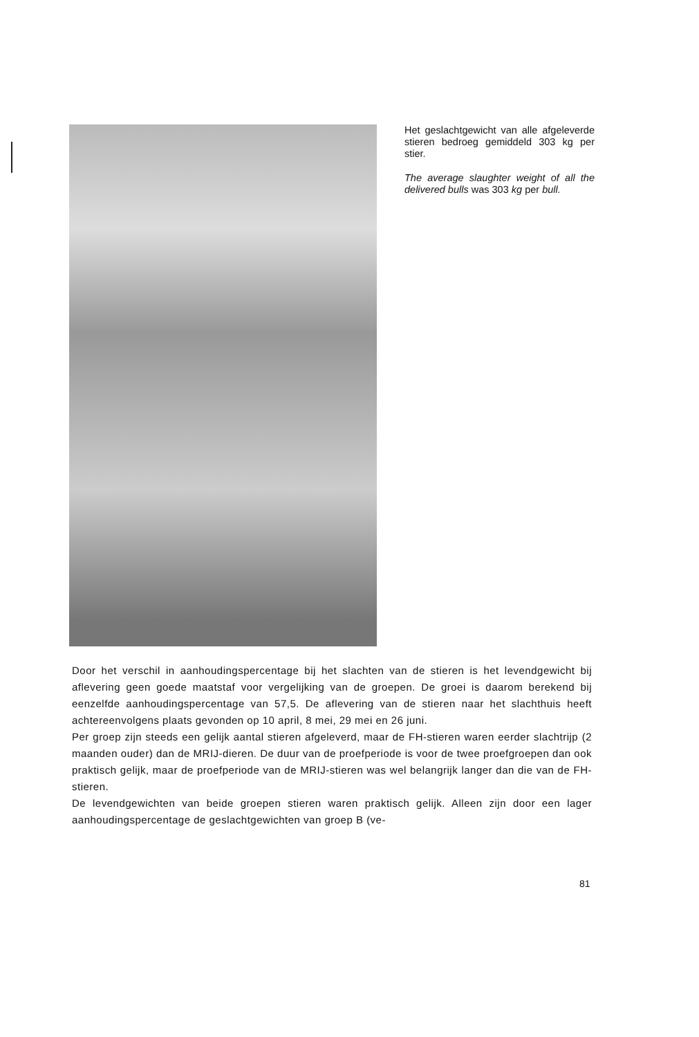Het geslachtgewicht van alle afgeleverde stieren bedroeg gemiddeld 303 kg per stier.
The average slaughter weight of all the delivered bulls was 303 kg per bull.
Door het verschil in aanhoudingspercentage bij het slachten van de stieren is het levendgewicht bij aflevering geen goede maatstaf voor vergelijking van de groepen. De groei is daarom berekend bij eenzelfde aanhoudingspercentage van 57,5. De aflevering van de stieren naar het slachthuis heeft achtereenvolgens plaats gevonden op 10 april, 8 mei, 29 mei en 26 juni.
Per groep zijn steeds een gelijk aantal stieren afgeleverd, maar de FH-stieren waren eerder slachtrijp (2 maanden ouder) dan de MRIJ-dieren. De duur van de proefperiode is voor de twee proefgroepen dan ook praktisch gelijk, maar de proefperiode van de MRIJ-stieren was wel belangrijk langer dan die van de FH-stieren.
De levendgewichten van beide groepen stieren waren praktisch gelijk. Alleen zijn door een lager aanhoudingspercentage de geslachtgewichten van groep B (ve-
81